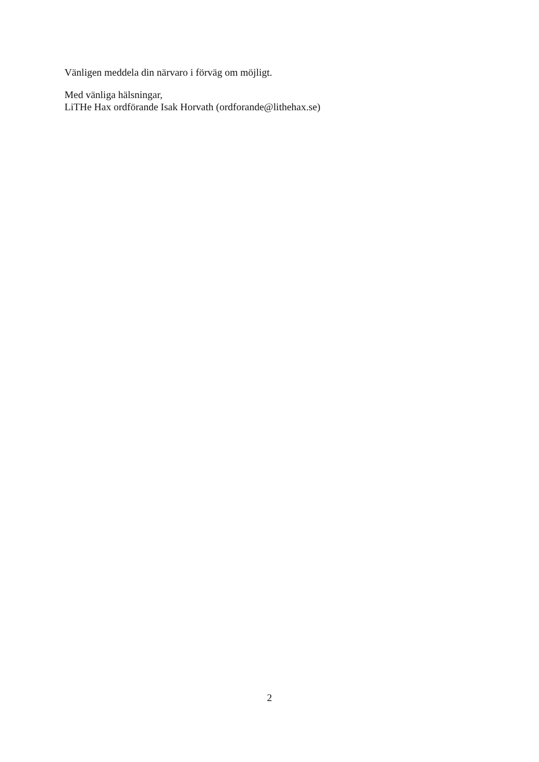Vänligen meddela din närvaro i förväg om möjligt.
Med vänliga hälsningar,
LiTHe Hax ordförande Isak Horvath (ordforande@lithehax.se)
2